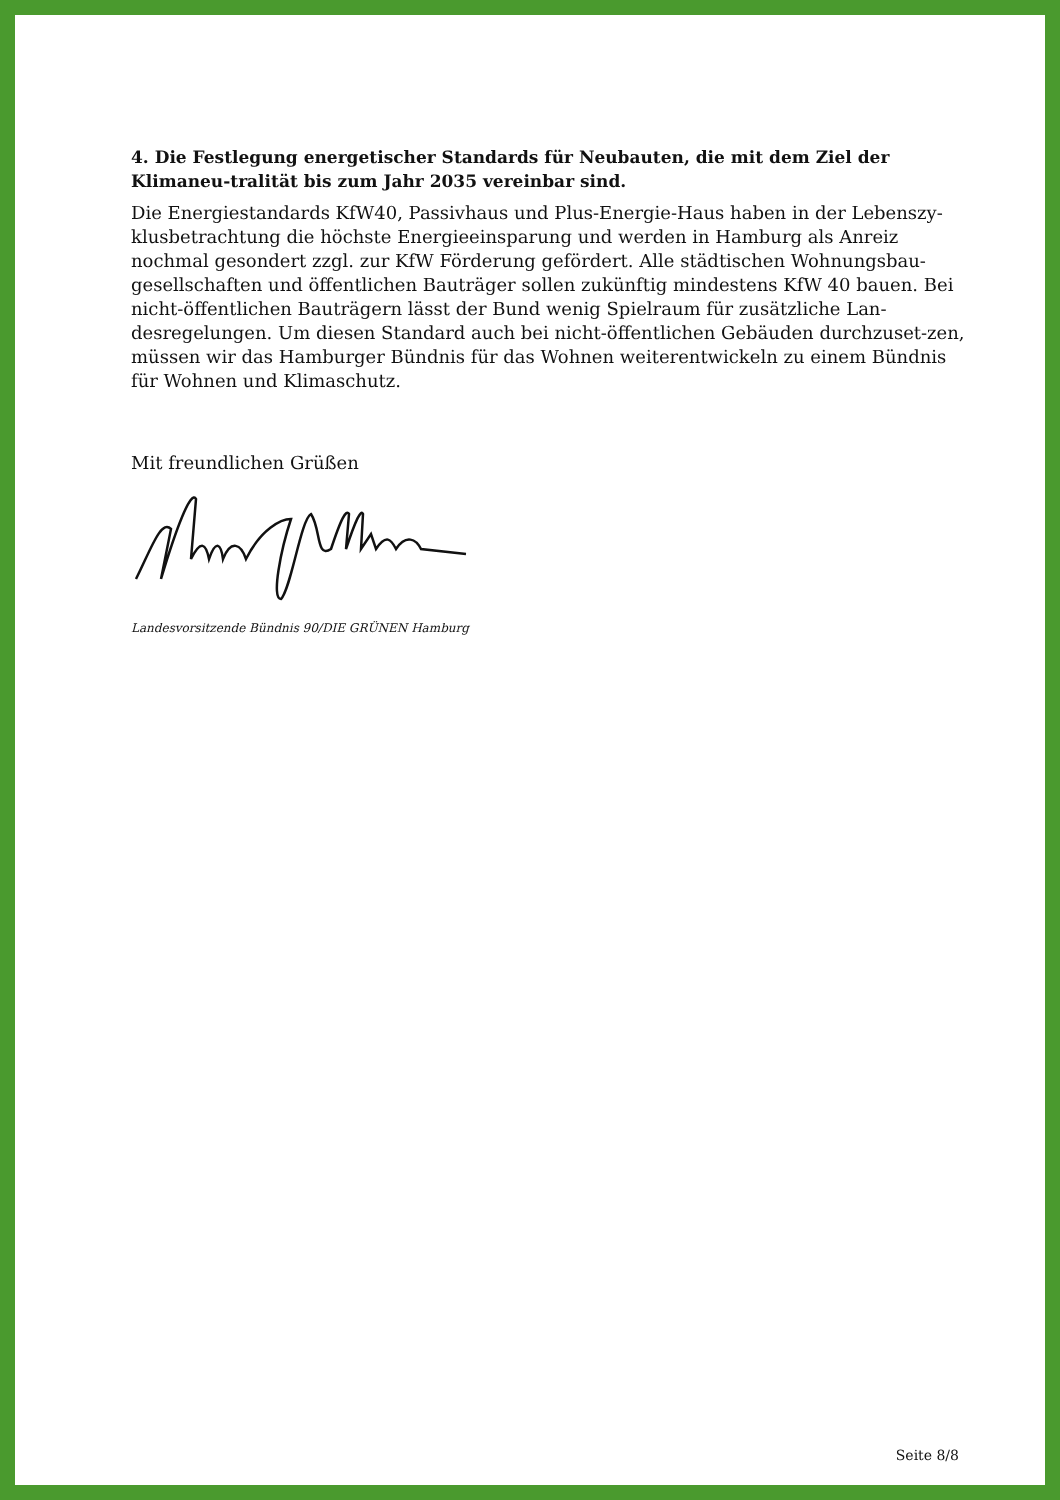4. Die Festlegung energetischer Standards für Neubauten, die mit dem Ziel der Klimaneu-tralität bis zum Jahr 2035 vereinbar sind.
Die Energiestandards KfW40, Passivhaus und Plus-Energie-Haus haben in der Lebenszy-klusbetrachtung die höchste Energieeinsparung und werden in Hamburg als Anreiz nochmal gesondert zzgl. zur KfW Förderung gefördert. Alle städtischen Wohnungsbau-gesellschaften und öffentlichen Bauträger sollen zukünftig mindestens KfW 40 bauen. Bei nicht-öffentlichen Bauträgern lässt der Bund wenig Spielraum für zusätzliche Lan-desregelungen. Um diesen Standard auch bei nicht-öffentlichen Gebäuden durchzuset-zen, müssen wir das Hamburger Bündnis für das Wohnen weiterentwickeln zu einem Bündnis für Wohnen und Klimaschutz.
Mit freundlichen Grüßen
Landesvorsitzende Bündnis 90/DIE GRÜNEN Hamburg
Seite 8/8